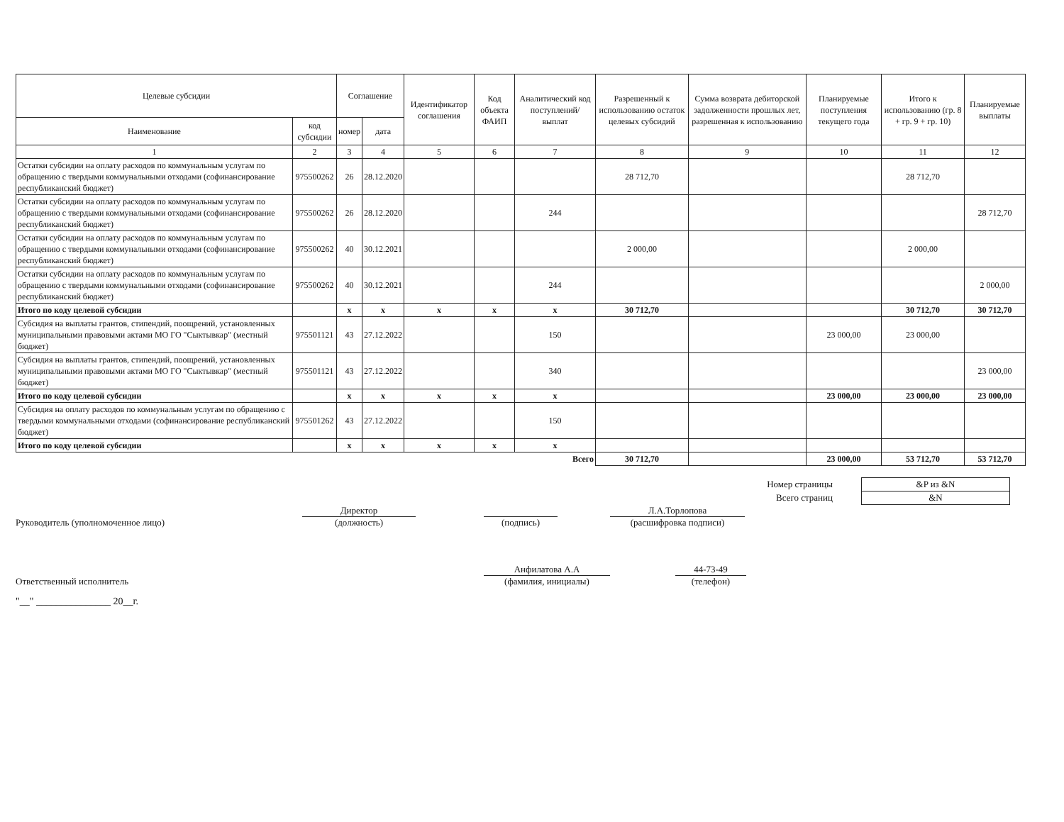| Целевые субсидии | | Соглашение | | Идентификатор соглашения | Код объекта ФАИП | Аналитический код поступлений/ выплат | Разрешенный к использованию остаток целевых субсидий | Сумма возврата дебиторской задолженности прошлых лет, разрешенная к использованию | Планируемые поступления текущего года | Итого к использованию (гр. 8 + гр. 9 + гр. 10) | Планируемые выплаты |
| --- | --- | --- | --- | --- | --- | --- | --- | --- | --- | --- | --- |
| Наименование | код субсидии | номер | дата | | | | | | | | |
| 1 | 2 | 3 | 4 | 5 | 6 | 7 | 8 | 9 | 10 | 11 | 12 |
| Остатки субсидии на оплату расходов по коммунальным услугам по обращению с твердыми коммунальными отходами (софинансирование республиканский бюджет) | 975500262 | 26 | 28.12.2020 | | | | 28 712,70 | | | 28 712,70 | |
| Остатки субсидии на оплату расходов по коммунальным услугам по обращению с твердыми коммунальными отходами (софинансирование республиканский бюджет) | 975500262 | 26 | 28.12.2020 | | | 244 | | | | | 28 712,70 |
| Остатки субсидии на оплату расходов по коммунальным услугам по обращению с твердыми коммунальными отходами (софинансирование республиканский бюджет) | 975500262 | 40 | 30.12.2021 | | | | 2 000,00 | | | 2 000,00 | |
| Остатки субсидии на оплату расходов по коммунальным услугам по обращению с твердыми коммунальными отходами (софинансирование республиканский бюджет) | 975500262 | 40 | 30.12.2021 | | | 244 | | | | | 2 000,00 |
| Итого по коду целевой субсидии | | x | x | x | x | x | 30 712,70 | | | 30 712,70 | 30 712,70 |
| Субсидия на выплаты грантов, стипендий, поощрений, установленных муниципальными правовыми актами МО ГО "Сыктывкар" (местный бюджет) | 975501121 | 43 | 27.12.2022 | | | 150 | | | 23 000,00 | 23 000,00 | |
| Субсидия на выплаты грантов, стипендий, поощрений, установленных муниципальными правовыми актами МО ГО "Сыктывкар" (местный бюджет) | 975501121 | 43 | 27.12.2022 | | | 340 | | | | | 23 000,00 |
| Итого по коду целевой субсидии | | x | x | x | x | x | | | 23 000,00 | 23 000,00 | 23 000,00 |
| Субсидия на оплату расходов по коммунальным услугам по обращению с твердыми коммунальными отходами (софинансирование республиканский бюджет) | 975501262 | 43 | 27.12.2022 | | | 150 | | | | | |
| Итого по коду целевой субсидии | | x | x | x | x | x | | | | | |
| Всего | | | | | | | 30 712,70 | | 23 000,00 | 53 712,70 | 53 712,70 |
| Номер страницы | &P из &N |
| Всего страниц | &N |
Руководитель (уполномоченное лицо)
Директор
(должность)
(подпись)
Л.А.Торлопова
(расшифровка подписи)
Ответственный исполнитель
Анфилатова А.А
(фамилия, инициалы)
44-73-49
(телефон)
"__" _______________ 20__г.